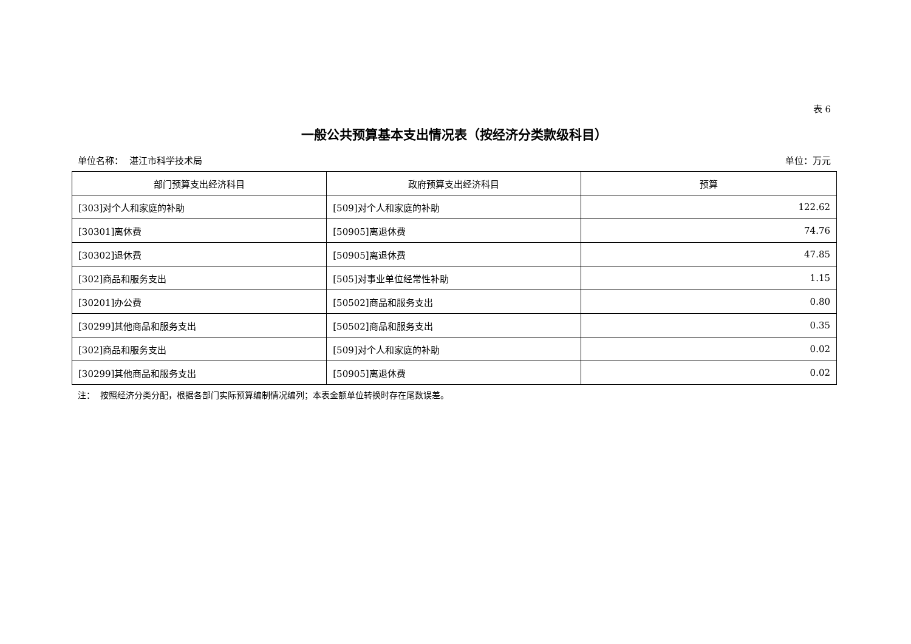表 6
一般公共预算基本支出情况表（按经济分类款级科目）
单位名称： 湛江市科学技术局 单位：万元
| 部门预算支出经济科目 | 政府预算支出经济科目 | 预算 |
| --- | --- | --- |
| [303]对个人和家庭的补助 | [509]对个人和家庭的补助 | 122.62 |
| [30301]离休费 | [50905]离退休费 | 74.76 |
| [30302]退休费 | [50905]离退休费 | 47.85 |
| [302]商品和服务支出 | [505]对事业单位经常性补助 | 1.15 |
| [30201]办公费 | [50502]商品和服务支出 | 0.80 |
| [30299]其他商品和服务支出 | [50502]商品和服务支出 | 0.35 |
| [302]商品和服务支出 | [509]对个人和家庭的补助 | 0.02 |
| [30299]其他商品和服务支出 | [50905]离退休费 | 0.02 |
注： 按照经济分类分配，根据各部门实际预算编制情况编列；本表金额单位转换时存在尾数误差。